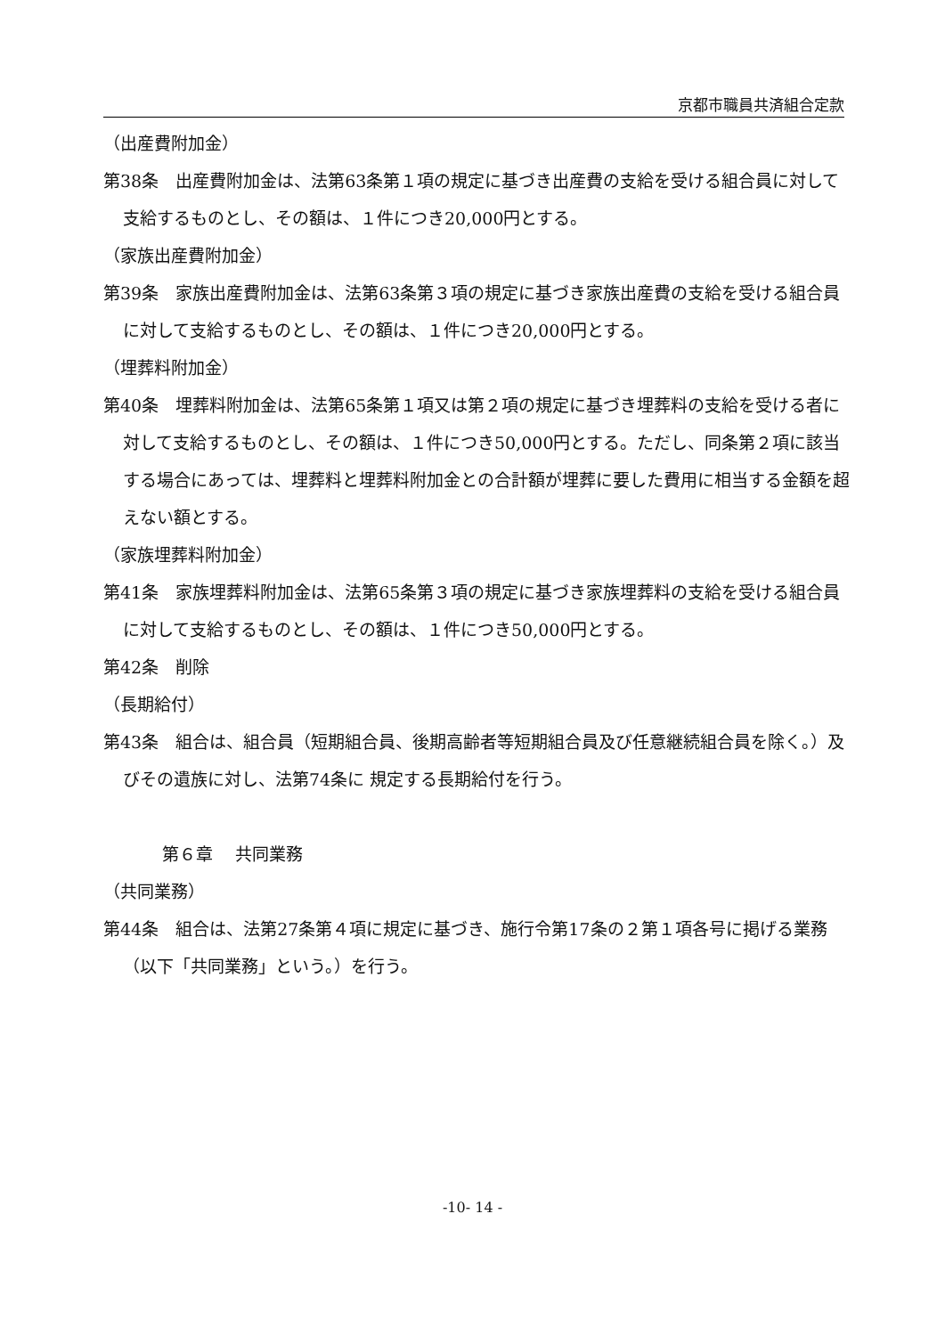京都市職員共済組合定款
（出産費附加金）
第38条　出産費附加金は、法第63条第１項の規定に基づき出産費の支給を受ける組合員に対して支給するものとし、その額は、１件につき20,000円とする。
（家族出産費附加金）
第39条　家族出産費附加金は、法第63条第３項の規定に基づき家族出産費の支給を受ける組合員に対して支給するものとし、その額は、１件につき20,000円とする。
（埋葬料附加金）
第40条　埋葬料附加金は、法第65条第１項又は第２項の規定に基づき埋葬料の支給を受ける者に対して支給するものとし、その額は、１件につき50,000円とする。ただし、同条第２項に該当する場合にあっては、埋葬料と埋葬料附加金との合計額が埋葬に要した費用に相当する金額を超えない額とする。
（家族埋葬料附加金）
第41条　家族埋葬料附加金は、法第65条第３項の規定に基づき家族埋葬料の支給を受ける組合員に対して支給するものとし、その額は、１件につき50,000円とする。
第42条　削除
（長期給付）
第43条　組合は、組合員（短期組合員、後期高齢者等短期組合員及び任意継続組合員を除く。）及びその遺族に対し、法第74条に 規定する長期給付を行う。
第６章　 共同業務
（共同業務）
第44条　組合は、法第27条第４項に規定に基づき、施行令第17条の２第１項各号に掲げる業務（以下「共同業務」という。）を行う。
-10- 14 -